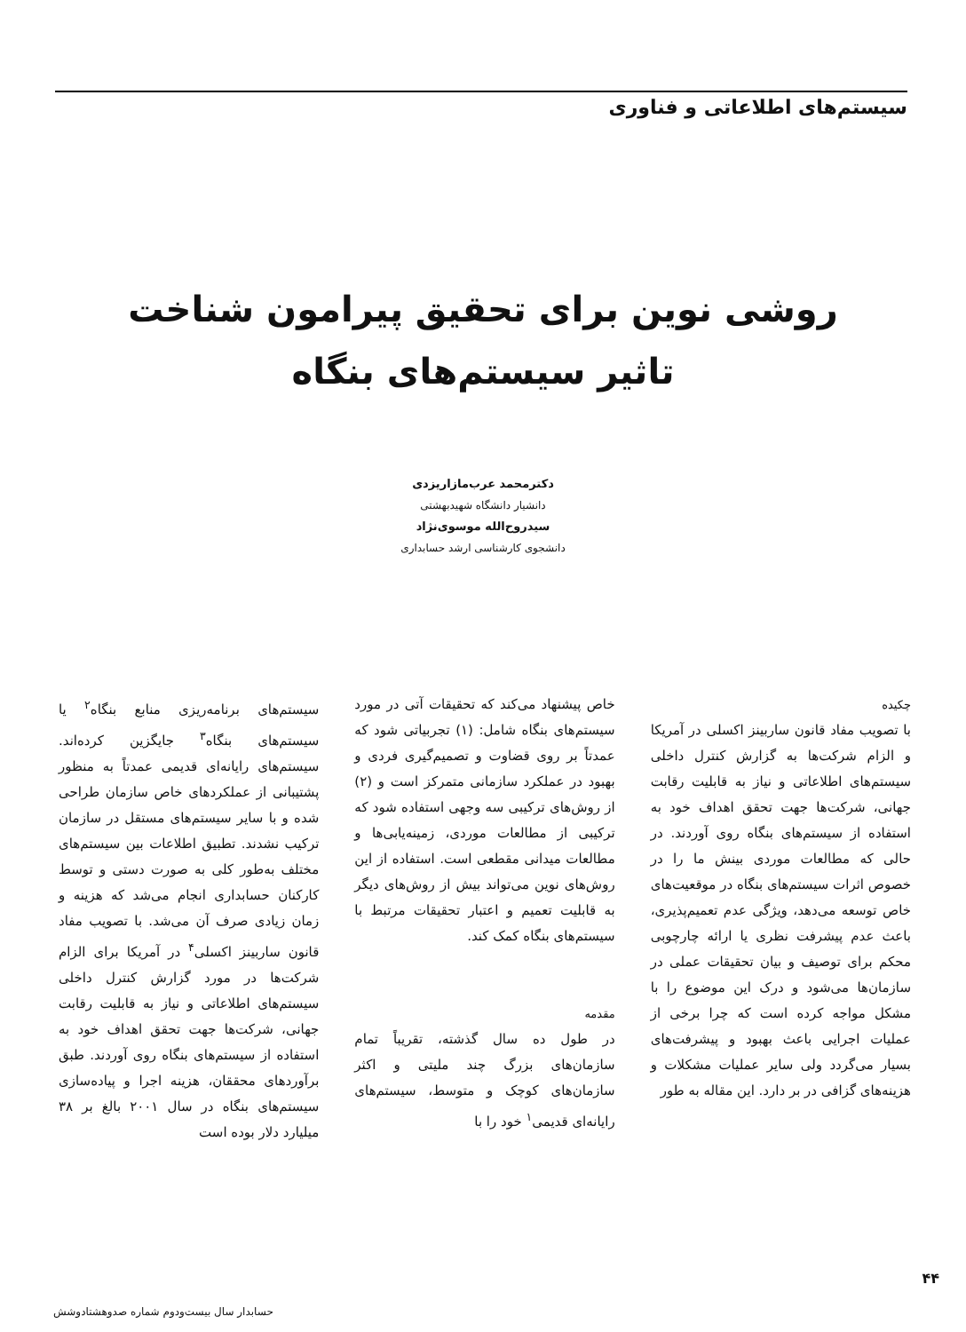سیستم‌های اطلاعاتی و فناوری
روشی نوین برای تحقیق پیرامون شناخت
تاثیر سیستم‌های بنگاه
دکترمحمد عرب‌مازاریزدی
دانشیار دانشگاه شهیدبهشتی
سیدروح‌الله موسوی‌نژاد
دانشجوی کارشناسی ارشد حسابداری
چکیده
با تصویب مفاد قانون ساربینز اکسلی در آمریکا و الزام شرکت‌ها به گزارش کنترل داخلی سیستم‌های اطلاعاتی و نیاز به قابلیت رقابت جهانی، شرکت‌ها جهت تحقق اهداف خود به استفاده از سیستم‌های بنگاه روی آوردند. در حالی که مطالعات موردی بینش ما را در خصوص اثرات سیستم‌های بنگاه در موقعیت‌های خاص توسعه می‌دهد، ویژگی عدم تعمیم‌پذیری، باعث عدم پیشرفت نظری یا ارائه چارچوبی محکم برای توصیف و بیان تحقیقات عملی در سازمان‌ها می‌شود و درک این موضوع را با مشکل مواجه کرده است که چرا برخی از عملیات اجرایی باعث بهبود و پیشرفت‌های بسیار می‌گردد ولی سایر عملیات مشکلات و هزینه‌های گزافی در بر دارد. این مقاله به طور
خاص پیشنهاد می‌کند که تحقیقات آتی در مورد سیستم‌های بنگاه شامل: (۱) تجربیاتی شود که عمدتاً بر روی قضاوت و تصمیم‌گیری فردی و بهبود در عملکرد سازمانی متمرکز است و (۲) از روش‌های ترکیبی سه وجهی استفاده شود که ترکیبی از مطالعات موردی، زمینه‌یابی‌ها و مطالعات میدانی مقطعی است. استفاده از این روش‌های نوین می‌تواند بیش از روش‌های دیگر به قابلیت تعمیم و اعتبار تحقیقات مرتبط با سیستم‌های بنگاه کمک کند.
مقدمه
در طول ده سال گذشته، تقریباً تمام سازمان‌های بزرگ چند ملیتی و اکثر سازمان‌های کوچک و متوسط، سیستم‌های رایانه‌ای قدیمی<sup>۱</sup> خود را با
سیستم‌های برنامه‌ریزی منابع بنگاه<sup>۲</sup> یا سیستم‌های بنگاه<sup>۳</sup> جایگزین کرده‌اند. سیستم‌های رایانه‌ای قدیمی عمدتاً به منظور پشتیبانی از عملکردهای خاص سازمان طراحی شده و با سایر سیستم‌های مستقل در سازمان ترکیب نشدند. تطبیق اطلاعات بین سیستم‌های مختلف به‌طور کلی به صورت دستی و توسط کارکنان حسابداری انجام می‌شد که هزینه و زمان زیادی صرف آن می‌شد. با تصویب مفاد قانون ساربینز اکسلی<sup>۴</sup> در آمریکا برای الزام شرکت‌ها در مورد گزارش کنترل داخلی سیستم‌های اطلاعاتی و نیاز به قابلیت رقابت جهانی، شرکت‌ها جهت تحقق اهداف خود به استفاده از سیستم‌های بنگاه روی آوردند. طبق برآوردهای محققان، هزینه اجرا و پیاده‌سازی سیستم‌های بنگاه در سال ۲۰۰۱ بالغ بر ۳۸ میلیارد دلار بوده است
۴۴
حسابدار سال بیست‌ودوم شماره صدوهشتادوشش